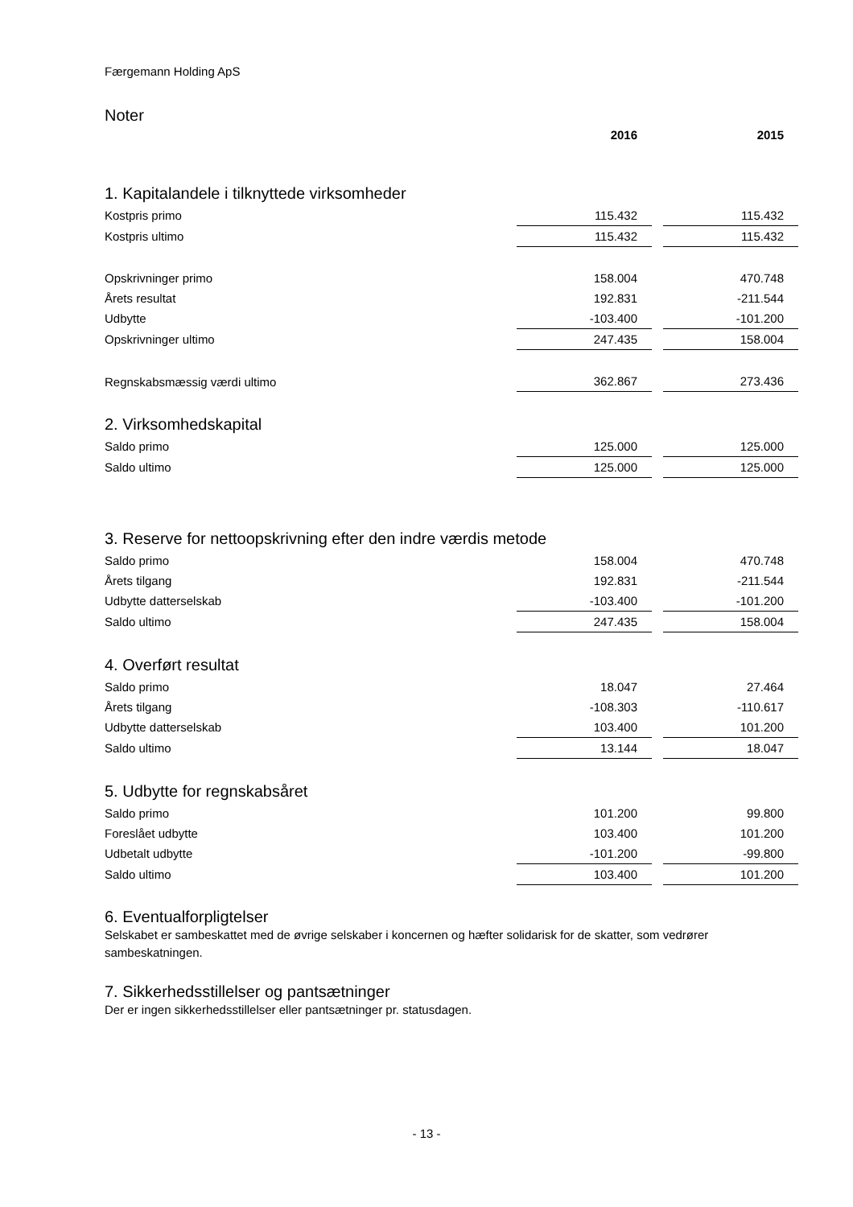Færgemann Holding ApS
Noter
| | 2016 | | 2015 |
| 1. Kapitalandele i tilknyttede virksomheder | | | |
| Kostpris primo | 115.432 | | 115.432 |
| Kostpris ultimo | 115.432 | | 115.432 |
| Opskrivninger primo | 158.004 | | 470.748 |
| Årets resultat | 192.831 | | -211.544 |
| Udbytte | -103.400 | | -101.200 |
| Opskrivninger ultimo | 247.435 | | 158.004 |
| Regnskabsmæssig værdi ultimo | 362.867 | | 273.436 |
| 2. Virksomhedskapital | | | |
| Saldo primo | 125.000 | | 125.000 |
| Saldo ultimo | 125.000 | | 125.000 |
| 3. Reserve for nettoopskrivning efter den indre værdis metode | | | |
| Saldo primo | 158.004 | | 470.748 |
| Årets tilgang | 192.831 | | -211.544 |
| Udbytte datterselskab | -103.400 | | -101.200 |
| Saldo ultimo | 247.435 | | 158.004 |
| 4. Overført resultat | | | |
| Saldo primo | 18.047 | | 27.464 |
| Årets tilgang | -108.303 | | -110.617 |
| Udbytte datterselskab | 103.400 | | 101.200 |
| Saldo ultimo | 13.144 | | 18.047 |
| 5. Udbytte for regnskabsåret | | | |
| Saldo primo | 101.200 | | 99.800 |
| Foreslået udbytte | 103.400 | | 101.200 |
| Udbetalt udbytte | -101.200 | | -99.800 |
| Saldo ultimo | 103.400 | | 101.200 |
6. Eventualforpligtelser
Selskabet er sambeskattet med de øvrige selskaber i koncernen og hæfter solidarisk for de skatter, som vedrører sambeskatningen.
7. Sikkerhedsstillelser og pantsætninger
Der er ingen sikkerhedsstillelser eller pantsætninger pr. statusdagen.
- 13 -